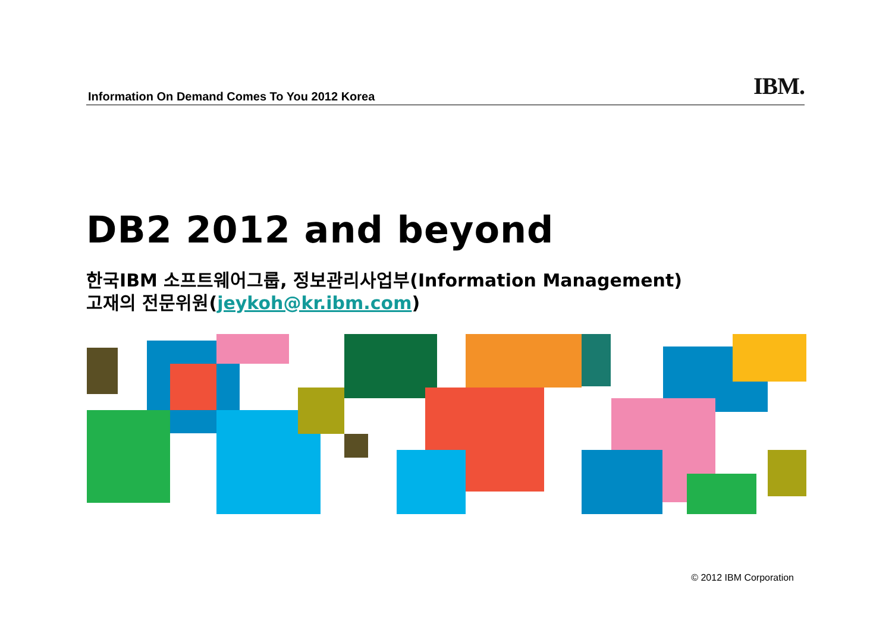Information On Demand Comes To You 2012 Korea
IBM.
DB2 2012 and beyond
한국IBM 소프트웨어그룹, 정보관리사업부(Information Management)
고재의 전문위원(jeykoh@kr.ibm.com)
© 2012 IBM Corporation